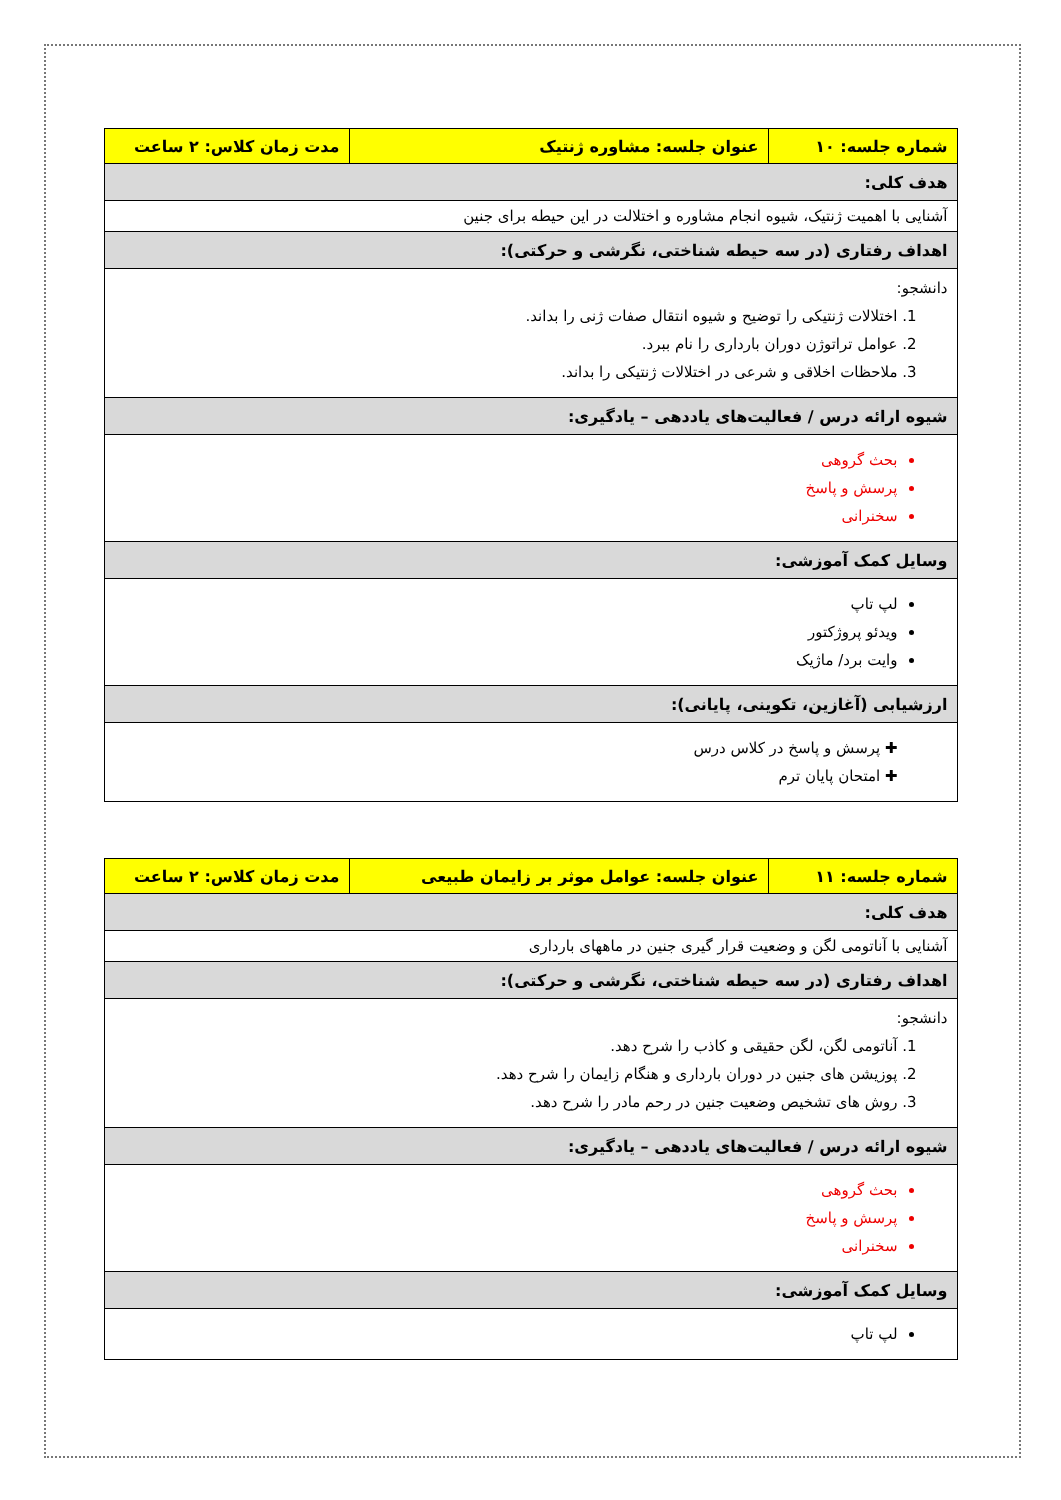| شماره جلسه: ۱۰ | عنوان جلسه: مشاوره ژنتیک | مدت زمان کلاس: ۲ ساعت |
| هدف کلی: | | |
| آشنایی با اهمیت ژنتیک، شیوه انجام مشاوره و اختلالت در این حیطه برای جنین | | |
| اهداف رفتاری (در سه حیطه شناختی، نگرشی و حرکتی): | | |
| دانشجو: اختلالات ژنتیکی را توضیح و شیوه انتقال صفات ژنی را بداند. عوامل تراتوژن دوران بارداری را نام ببرد. ملاحظات اخلاقی و شرعی در اختلالات ژنتیکی را بداند. | | |
| شیوه ارائه درس / فعالیت‌های یاددهی – یادگیری: | | |
| بحث گروهی پرسش و پاسخ سخنرانی | | |
| وسایل کمک آموزشی: | | |
| لپ تاپ ویدئو پروژکتور وایت برد/ ماژیک | | |
| ارزشیابی (آغازین، تکوینی، پایانی): | | |
| ✚ پرسش و پاسخ در کلاس درس ✚ امتحان پایان ترم | | |
| شماره جلسه: ۱۱ | عنوان جلسه: عوامل موثر بر زایمان طبیعی | مدت زمان کلاس: ۲ ساعت |
| هدف کلی: | | |
| آشنایی با آناتومی لگن و وضعیت قرار گیری جنین در ماههای بارداری | | |
| اهداف رفتاری (در سه حیطه شناختی، نگرشی و حرکتی): | | |
| دانشجو: آناتومی لگن، لگن حقیقی و کاذب را شرح دهد. پوزیشن های جنین در دوران بارداری و هنگام زایمان را شرح دهد. روش های تشخیص وضعیت جنین در رحم مادر را شرح دهد. | | |
| شیوه ارائه درس / فعالیت‌های یاددهی – یادگیری: | | |
| بحث گروهی پرسش و پاسخ سخنرانی | | |
| وسایل کمک آموزشی: | | |
| لپ تاپ | | |